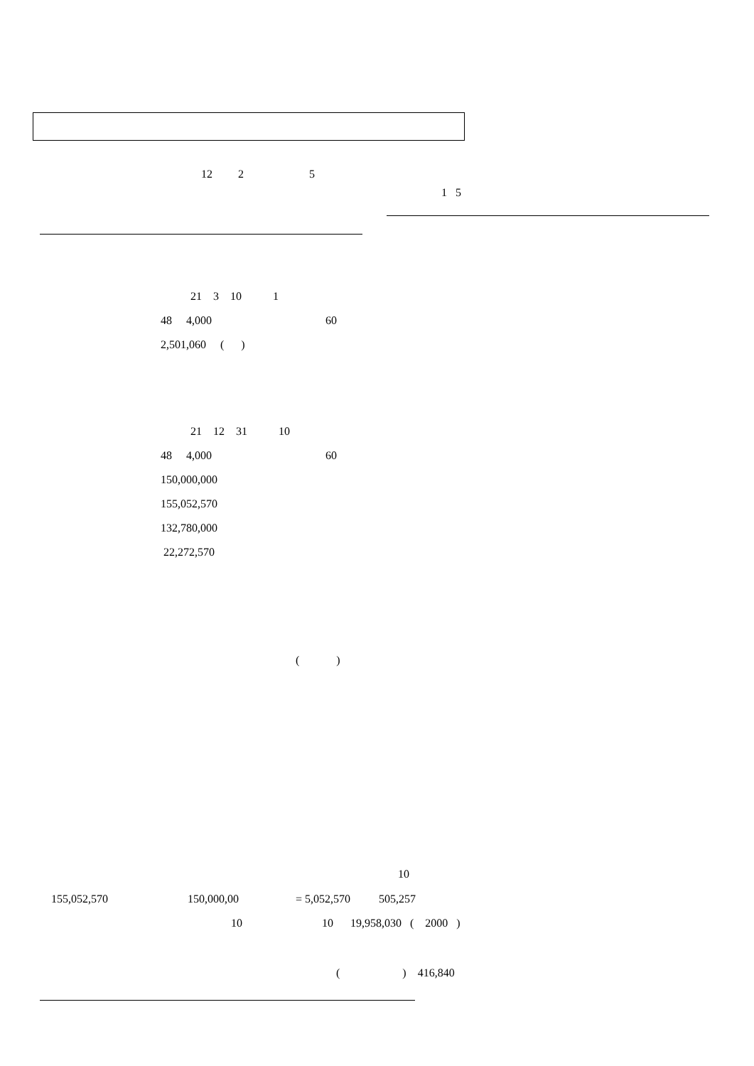12 2 5
1 5
21 3 10 1
48 4,000 60
2,501,060 ( )
21 12 31 10
48 4,000 60
150,000,000
155,052,570
132,780,000
22,272,570
( )
10
155,052,570 150,000,00 = 5,052,570 505,257
10 10 19,958,030 ( 2000 )
( ) 416,840